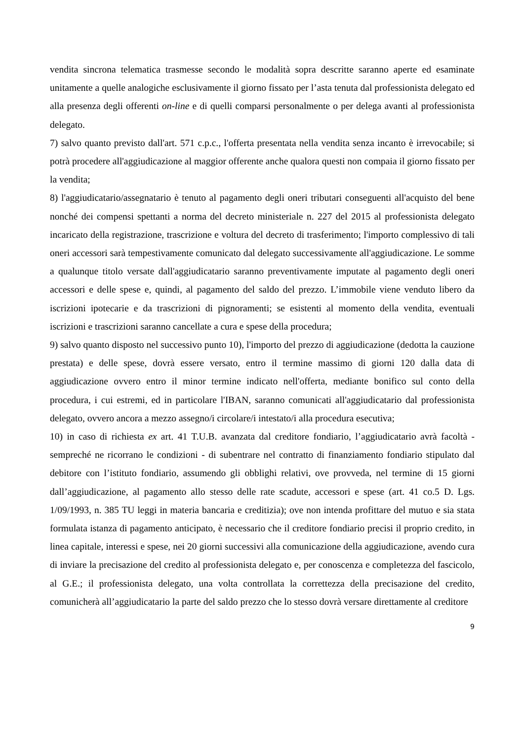vendita sincrona telematica trasmesse secondo le modalità sopra descritte saranno aperte ed esaminate unitamente a quelle analogiche esclusivamente il giorno fissato per l’asta tenuta dal professionista delegato ed alla presenza degli offerenti on-line e di quelli comparsi personalmente o per delega avanti al professionista delegato.
7) salvo quanto previsto dall'art. 571 c.p.c., l'offerta presentata nella vendita senza incanto è irrevocabile; si potrà procedere all'aggiudicazione al maggior offerente anche qualora questi non compaia il giorno fissato per la vendita;
8) l'aggiudicatario/assegnatario è tenuto al pagamento degli oneri tributari conseguenti all'acquisto del bene nonché dei compensi spettanti a norma del decreto ministeriale n. 227 del 2015 al professionista delegato incaricato della registrazione, trascrizione e voltura del decreto di trasferimento; l'importo complessivo di tali oneri accessori sarà tempestivamente comunicato dal delegato successivamente all'aggiudicazione. Le somme a qualunque titolo versate dall'aggiudicatario saranno preventivamente imputate al pagamento degli oneri accessori e delle spese e, quindi, al pagamento del saldo del prezzo. L’immobile viene venduto libero da iscrizioni ipotecarie e da trascrizioni di pignoramenti; se esistenti al momento della vendita, eventuali iscrizioni e trascrizioni saranno cancellate a cura e spese della procedura;
9) salvo quanto disposto nel successivo punto 10), l'importo del prezzo di aggiudicazione (dedotta la cauzione prestata) e delle spese, dovrà essere versato, entro il termine massimo di giorni 120 dalla data di aggiudicazione ovvero entro il minor termine indicato nell'offerta, mediante bonifico sul conto della procedura, i cui estremi, ed in particolare l'IBAN, saranno comunicati all'aggiudicatario dal professionista delegato, ovvero ancora a mezzo assegno/i circolare/i intestato/i alla procedura esecutiva;
10) in caso di richiesta ex art. 41 T.U.B. avanzata dal creditore fondiario, l’aggiudicatario avrà facoltà - sempreché ne ricorrano le condizioni - di subentrare nel contratto di finanziamento fondiario stipulato dal debitore con l’istituto fondiario, assumendo gli obblighi relativi, ove provveda, nel termine di 15 giorni dall’aggiudicazione, al pagamento allo stesso delle rate scadute, accessori e spese (art. 41 co.5 D. Lgs. 1/09/1993, n. 385 TU leggi in materia bancaria e creditizia); ove non intenda profittare del mutuo e sia stata formulata istanza di pagamento anticipato, è necessario che il creditore fondiario precisi il proprio credito, in linea capitale, interessi e spese, nei 20 giorni successivi alla comunicazione della aggiudicazione, avendo cura di inviare la precisazione del credito al professionista delegato e, per conoscenza e completezza del fascicolo, al G.E.; il professionista delegato, una volta controllata la correttezza della precisazione del credito, comunicherà all’aggiudicatario la parte del saldo prezzo che lo stesso dovrà versare direttamente al creditore
9